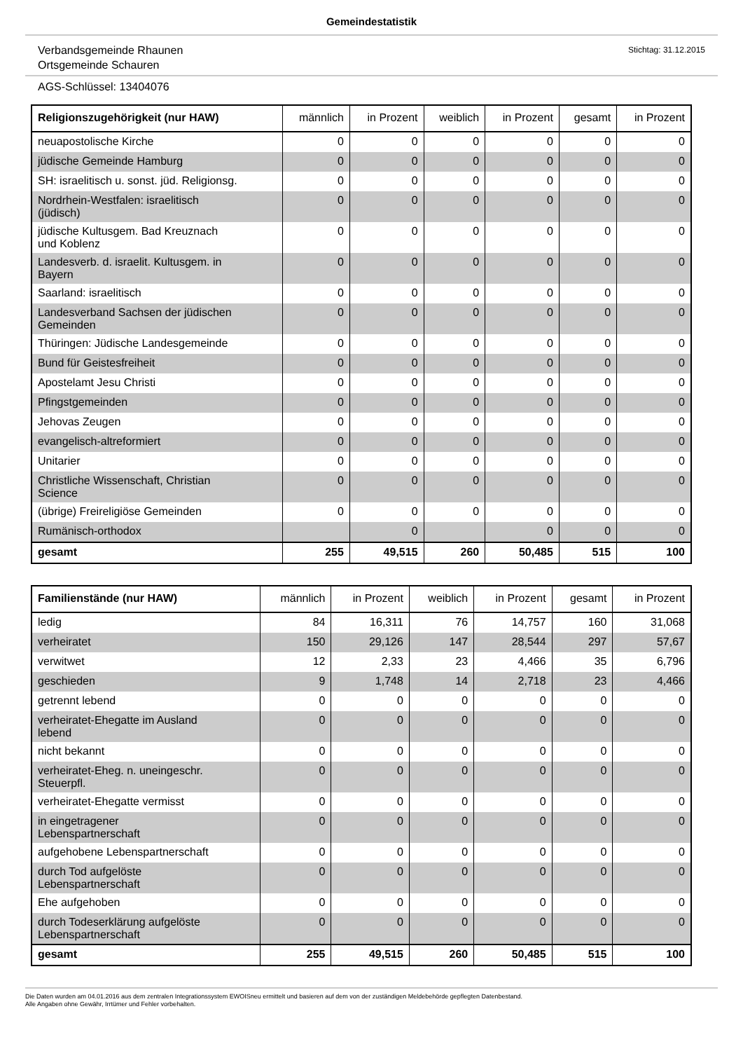Gemeindestatistik
Verbandsgemeinde Rhaunen
Ortsgemeinde Schauren
Stichtag: 31.12.2015
AGS-Schlüssel: 13404076
| Religionszugehörigkeit (nur HAW) | männlich | in Prozent | weiblich | in Prozent | gesamt | in Prozent |
| --- | --- | --- | --- | --- | --- | --- |
| neuapostolische Kirche | 0 | 0 | 0 | 0 | 0 | 0 |
| jüdische Gemeinde Hamburg | 0 | 0 | 0 | 0 | 0 | 0 |
| SH: israelitisch u. sonst. jüd. Religionsg. | 0 | 0 | 0 | 0 | 0 | 0 |
| Nordrhein-Westfalen: israelitisch (jüdisch) | 0 | 0 | 0 | 0 | 0 | 0 |
| jüdische Kultusgem. Bad Kreuznach und Koblenz | 0 | 0 | 0 | 0 | 0 | 0 |
| Landesverb. d. israelit. Kultusgem. in Bayern | 0 | 0 | 0 | 0 | 0 | 0 |
| Saarland: israelitisch | 0 | 0 | 0 | 0 | 0 | 0 |
| Landesverband Sachsen der jüdischen Gemeinden | 0 | 0 | 0 | 0 | 0 | 0 |
| Thüringen: Jüdische Landesgemeinde | 0 | 0 | 0 | 0 | 0 | 0 |
| Bund für Geistesfreiheit | 0 | 0 | 0 | 0 | 0 | 0 |
| Apostelamt Jesu Christi | 0 | 0 | 0 | 0 | 0 | 0 |
| Pfingstgemeinden | 0 | 0 | 0 | 0 | 0 | 0 |
| Jehovas Zeugen | 0 | 0 | 0 | 0 | 0 | 0 |
| evangelisch-altreformiert | 0 | 0 | 0 | 0 | 0 | 0 |
| Unitarier | 0 | 0 | 0 | 0 | 0 | 0 |
| Christliche Wissenschaft, Christian Science | 0 | 0 | 0 | 0 | 0 | 0 |
| (übrige) Freireligiöse Gemeinden | 0 | 0 | 0 | 0 | 0 | 0 |
| Rumänisch-orthodox | | 0 | | 0 | 0 | 0 |
| gesamt | 255 | 49,515 | 260 | 50,485 | 515 | 100 |
| Familienstände (nur HAW) | männlich | in Prozent | weiblich | in Prozent | gesamt | in Prozent |
| --- | --- | --- | --- | --- | --- | --- |
| ledig | 84 | 16,311 | 76 | 14,757 | 160 | 31,068 |
| verheiratet | 150 | 29,126 | 147 | 28,544 | 297 | 57,67 |
| verwitwet | 12 | 2,33 | 23 | 4,466 | 35 | 6,796 |
| geschieden | 9 | 1,748 | 14 | 2,718 | 23 | 4,466 |
| getrennt lebend | 0 | 0 | 0 | 0 | 0 | 0 |
| verheiratet-Ehegatte im Ausland lebend | 0 | 0 | 0 | 0 | 0 | 0 |
| nicht bekannt | 0 | 0 | 0 | 0 | 0 | 0 |
| verheiratet-Eheg. n. uneingeschr. Steuerpfl. | 0 | 0 | 0 | 0 | 0 | 0 |
| verheiratet-Ehegatte vermisst | 0 | 0 | 0 | 0 | 0 | 0 |
| in eingetragener Lebenspartnerschaft | 0 | 0 | 0 | 0 | 0 | 0 |
| aufgehobene Lebenspartnerschaft | 0 | 0 | 0 | 0 | 0 | 0 |
| durch Tod aufgelöste Lebenspartnerschaft | 0 | 0 | 0 | 0 | 0 | 0 |
| Ehe aufgehoben | 0 | 0 | 0 | 0 | 0 | 0 |
| durch Todeserklärung aufgelöste Lebenspartnerschaft | 0 | 0 | 0 | 0 | 0 | 0 |
| gesamt | 255 | 49,515 | 260 | 50,485 | 515 | 100 |
Die Daten wurden am 04.01.2016 aus dem zentralen Integrationssystem EWOISneu ermittelt und basieren auf dem von der zuständigen Meldebehörde gepflegten Datenbestand.
Alle Angaben ohne Gewähr, Irrtümer und Fehler vorbehalten.